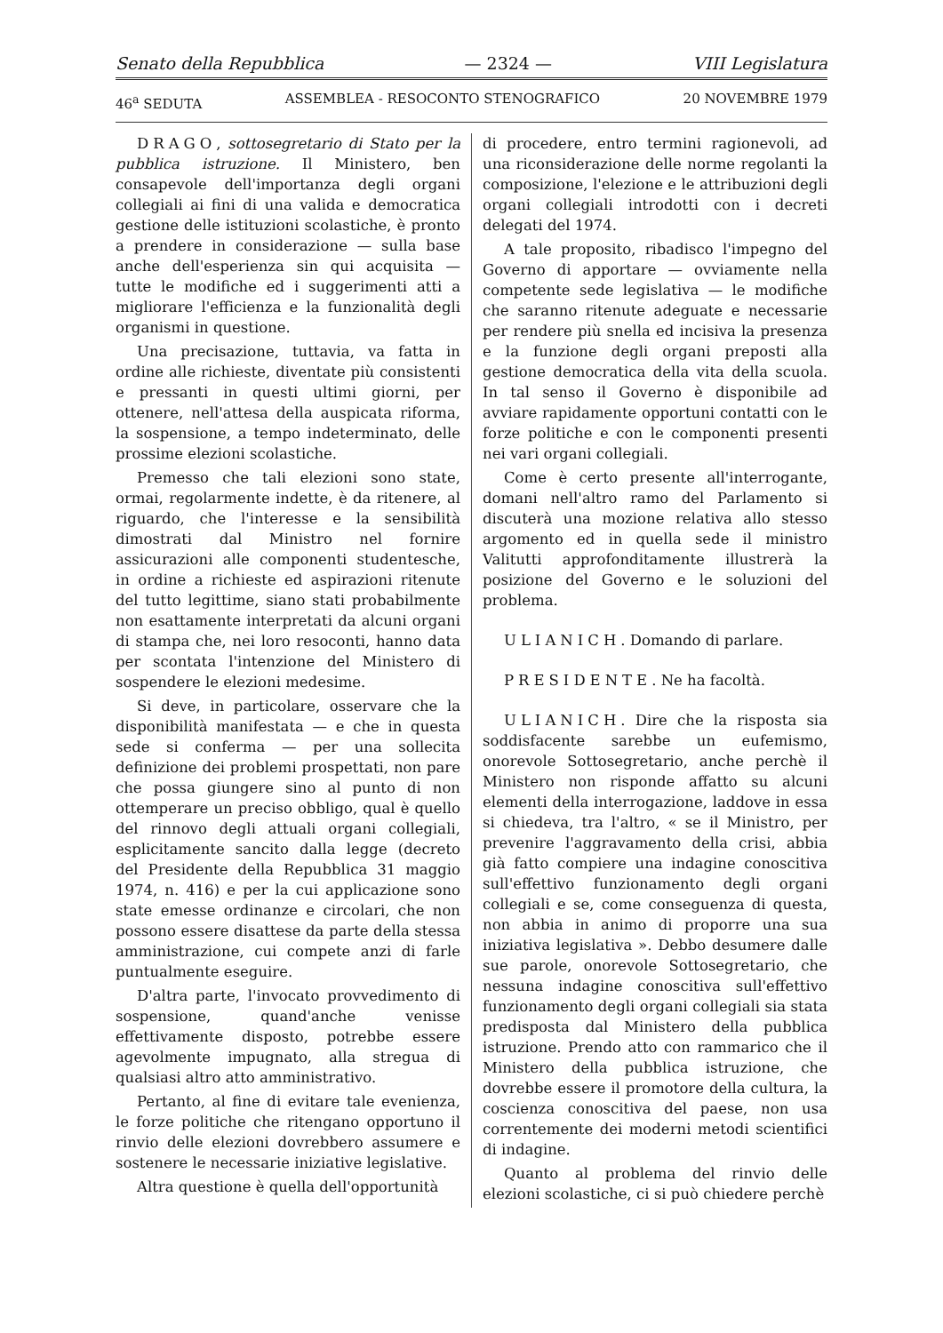Senato della Repubblica — 2324 — VIII Legislatura
46<sup>a</sup> SEDUTA ASSEMBLEA - RESOCONTO STENOGRAFICO 20 NOVEMBRE 1979
DRAGO, sottosegretario di Stato per la pubblica istruzione. Il Ministero, ben consapevole dell'importanza degli organi collegiali ai fini di una valida e democratica gestione delle istituzioni scolastiche, è pronto a prendere in considerazione — sulla base anche dell'esperienza sin qui acquisita — tutte le modifiche ed i suggerimenti atti a migliorare l'efficienza e la funzionalità degli organismi in questione.
Una precisazione, tuttavia, va fatta in ordine alle richieste, diventate più consistenti e pressanti in questi ultimi giorni, per ottenere, nell'attesa della auspicata riforma, la sospensione, a tempo indeterminato, delle prossime elezioni scolastiche.
Premesso che tali elezioni sono state, ormai, regolarmente indette, è da ritenere, al riguardo, che l'interesse e la sensibilità dimostrati dal Ministro nel fornire assicurazioni alle componenti studentesche, in ordine a richieste ed aspirazioni ritenute del tutto legittime, siano stati probabilmente non esattamente interpretati da alcuni organi di stampa che, nei loro resoconti, hanno data per scontata l'intenzione del Ministero di sospendere le elezioni medesime.
Si deve, in particolare, osservare che la disponibilità manifestata — e che in questa sede si conferma — per una sollecita definizione dei problemi prospettati, non pare che possa giungere sino al punto di non ottemperare un preciso obbligo, qual è quello del rinnovo degli attuali organi collegiali, esplicitamente sancito dalla legge (decreto del Presidente della Repubblica 31 maggio 1974, n. 416) e per la cui applicazione sono state emesse ordinanze e circolari, che non possono essere disattese da parte della stessa amministrazione, cui compete anzi di farle puntualmente eseguire.
D'altra parte, l'invocato provvedimento di sospensione, quand'anche venisse effettivamente disposto, potrebbe essere agevolmente impugnato, alla stregua di qualsiasi altro atto amministrativo.
Pertanto, al fine di evitare tale evenienza, le forze politiche che ritengano opportuno il rinvio delle elezioni dovrebbero assumere e sostenere le necessarie iniziative legislative.
Altra questione è quella dell'opportunità
di procedere, entro termini ragionevoli, ad una riconsiderazione delle norme regolanti la composizione, l'elezione e le attribuzioni degli organi collegiali introdotti con i decreti delegati del 1974.
A tale proposito, ribadisco l'impegno del Governo di apportare — ovviamente nella competente sede legislativa — le modifiche che saranno ritenute adeguate e necessarie per rendere più snella ed incisiva la presenza e la funzione degli organi preposti alla gestione democratica della vita della scuola. In tal senso il Governo è disponibile ad avviare rapidamente opportuni contatti con le forze politiche e con le componenti presenti nei vari organi collegiali.
Come è certo presente all'interrogante, domani nell'altro ramo del Parlamento si discuterà una mozione relativa allo stesso argomento ed in quella sede il ministro Valitutti approfonditamente illustrerà la posizione del Governo e le soluzioni del problema.
ULIANICH. Domando di parlare.
PRESIDENTE. Ne ha facoltà.
ULIANICH. Dire che la risposta sia soddisfacente sarebbe un eufemismo, onorevole Sottosegretario, anche perchè il Ministero non risponde affatto su alcuni elementi della interrogazione, laddove in essa si chiedeva, tra l'altro, « se il Ministro, per prevenire l'aggravamento della crisi, abbia già fatto compiere una indagine conoscitiva sull'effettivo funzionamento degli organi collegiali e se, come conseguenza di questa, non abbia in animo di proporre una sua iniziativa legislativa ». Debbo desumere dalle sue parole, onorevole Sottosegretario, che nessuna indagine conoscitiva sull'effettivo funzionamento degli organi collegiali sia stata predisposta dal Ministero della pubblica istruzione. Prendo atto con rammarico che il Ministero della pubblica istruzione, che dovrebbe essere il promotore della cultura, la coscienza conoscitiva del paese, non usa correntemente dei moderni metodi scientifici di indagine.
Quanto al problema del rinvio delle elezioni scolastiche, ci si può chiedere perchè